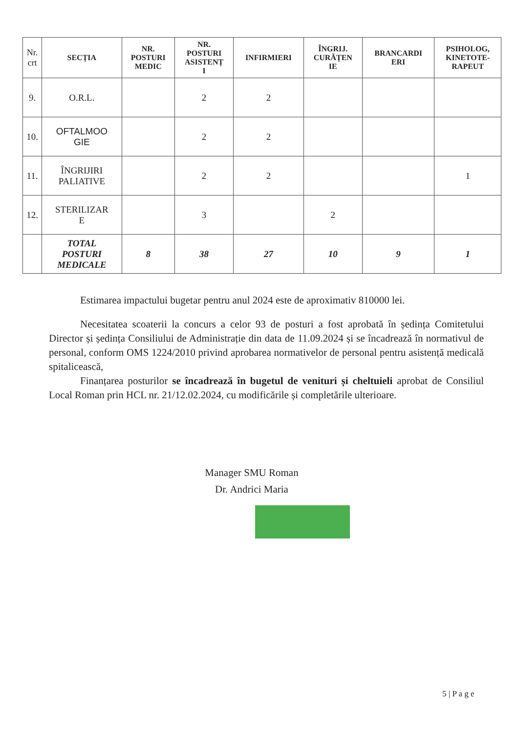| Nr. crt | SECȚIA | NR. POSTURI MEDIC | NR. POSTURI ASISTENȚ I | INFIRMIERI | ÎNGRIJ. CURĂȚEN IE | BRANCARDI ERI | PSIHOLOG, KINETOTE- RAPEUT |
| --- | --- | --- | --- | --- | --- | --- | --- |
| 9. | O.R.L. | | 2 | 2 | | | |
| 10. | OFTALMOO GIE | | 2 | 2 | | | |
| 11. | ÎNGRIJIRI PALIATIVE | | 2 | 2 | | | 1 |
| 12. | STERILIZAR E | | 3 | | 2 | | |
| | TOTAL POSTURI MEDICALE | 8 | 38 | 27 | 10 | 9 | 1 |
Estimarea impactului bugetar pentru anul 2024 este de aproximativ 810000 lei.
Necesitatea scoaterii la concurs a celor 93 de posturi a fost aprobată în ședința Comitetului Director și ședința Consiliului de Administrație din data de 11.09.2024 și se încadrează în normativul de personal, conform OMS 1224/2010 privind aprobarea normativelor de personal pentru asistență medicală spitalicească,
Finanțarea posturilor se încadrează în bugetul de venituri și cheltuieli aprobat de Consiliul Local Roman prin HCL nr. 21/12.02.2024, cu modificările și completările ulterioare.
Manager SMU Roman
Dr. Andrici Maria
5 | P a g e